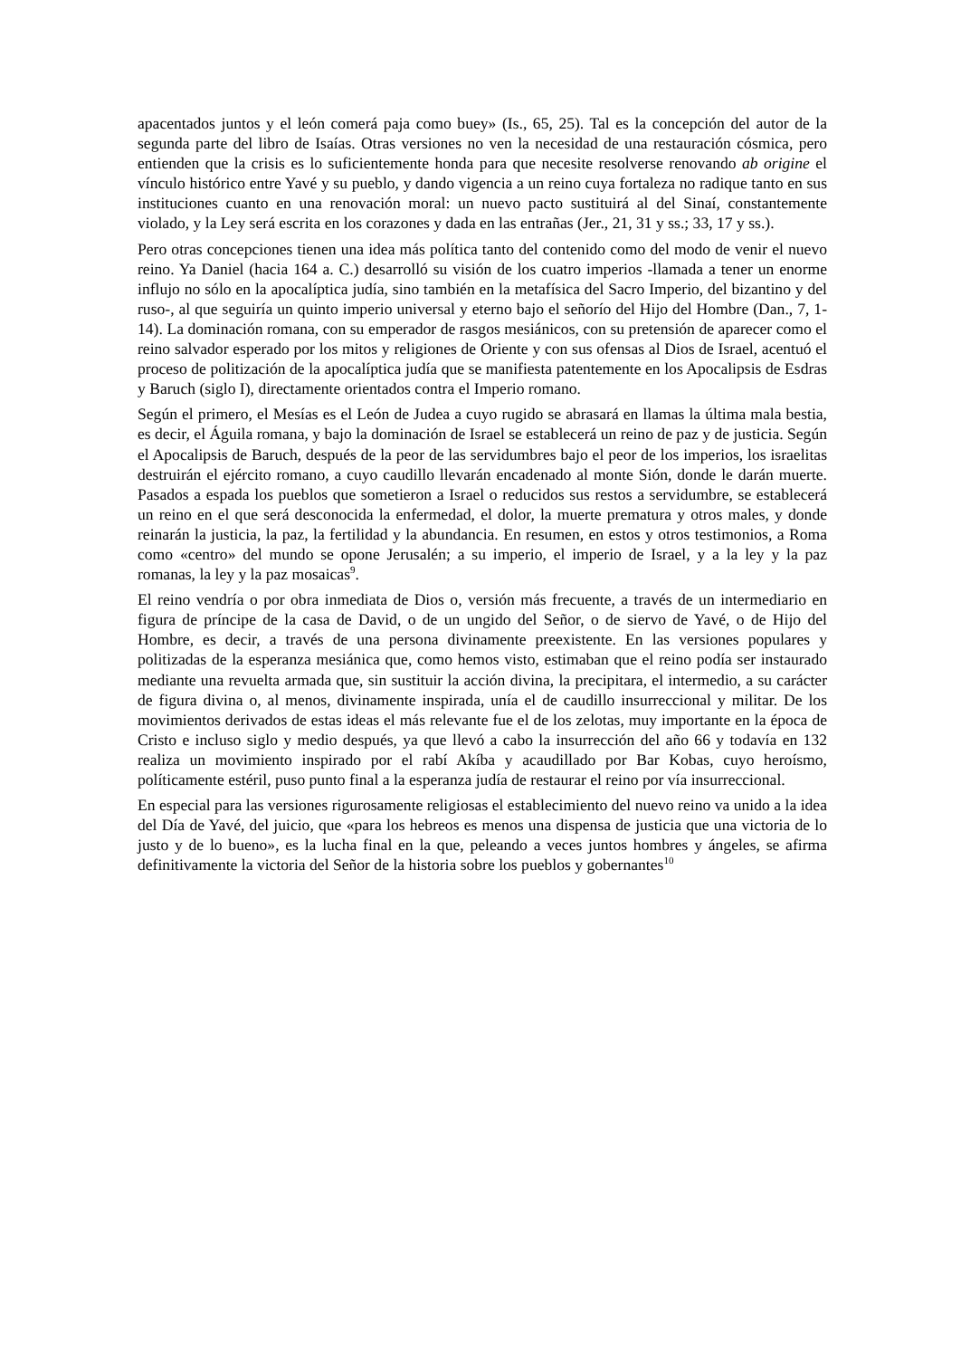apacentados juntos y el león comerá paja como buey» (Is., 65, 25). Tal es la concepción del autor de la segunda parte del libro de Isaías. Otras versiones no ven la necesidad de una restauración cósmica, pero entienden que la crisis es lo suficientemente honda para que necesite resolverse renovando ab origine el vínculo histórico entre Yavé y su pueblo, y dando vigencia a un reino cuya fortaleza no radique tanto en sus instituciones cuanto en una renovación moral: un nuevo pacto sustituirá al del Sinaí, constantemente violado, y la Ley será escrita en los corazones y dada en las entrañas (Jer., 21, 31 y ss.; 33, 17 y ss.).
Pero otras concepciones tienen una idea más política tanto del contenido como del modo de venir el nuevo reino. Ya Daniel (hacia 164 a. C.) desarrolló su visión de los cuatro imperios -llamada a tener un enorme influjo no sólo en la apocalíptica judía, sino también en la metafísica del Sacro Imperio, del bizantino y del ruso-, al que seguiría un quinto imperio universal y eterno bajo el señorío del Hijo del Hombre (Dan., 7, 1-14). La dominación romana, con su emperador de rasgos mesiánicos, con su pretensión de aparecer como el reino salvador esperado por los mitos y religiones de Oriente y con sus ofensas al Dios de Israel, acentuó el proceso de politización de la apocalíptica judía que se manifiesta patentemente en los Apocalipsis de Esdras y Baruch (siglo I), directamente orientados contra el Imperio romano.
Según el primero, el Mesías es el León de Judea a cuyo rugido se abrasará en llamas la última mala bestia, es decir, el Águila romana, y bajo la dominación de Israel se establecerá un reino de paz y de justicia. Según el Apocalipsis de Baruch, después de la peor de las servidumbres bajo el peor de los imperios, los israelitas destruirán el ejército romano, a cuyo caudillo llevarán encadenado al monte Sión, donde le darán muerte. Pasados a espada los pueblos que sometieron a Israel o reducidos sus restos a servidumbre, se establecerá un reino en el que será desconocida la enfermedad, el dolor, la muerte prematura y otros males, y donde reinarán la justicia, la paz, la fertilidad y la abundancia. En resumen, en estos y otros testimonios, a Roma como «centro» del mundo se opone Jerusalén; a su imperio, el imperio de Israel, y a la ley y la paz romanas, la ley y la paz mosaicas<sup>9</sup>.
El reino vendría o por obra inmediata de Dios o, versión más frecuente, a través de un intermediario en figura de príncipe de la casa de David, o de un ungido del Señor, o de siervo de Yavé, o de Hijo del Hombre, es decir, a través de una persona divinamente preexistente. En las versiones populares y politizadas de la esperanza mesiánica que, como hemos visto, estimaban que el reino podía ser instaurado mediante una revuelta armada que, sin sustituir la acción divina, la precipitara, el intermedio, a su carácter de figura divina o, al menos, divinamente inspirada, unía el de caudillo insurreccional y militar. De los movimientos derivados de estas ideas el más relevante fue el de los zelotas, muy importante en la época de Cristo e incluso siglo y medio después, ya que llevó a cabo la insurrección del año 66 y todavía en 132 realiza un movimiento inspirado por el rabí Akíba y acaudillado por Bar Kobas, cuyo heroísmo, políticamente estéril, puso punto final a la esperanza judía de restaurar el reino por vía insurreccional.
En especial para las versiones rigurosamente religiosas el establecimiento del nuevo reino va unido a la idea del Día de Yavé, del juicio, que «para los hebreos es menos una dispensa de justicia que una victoria de lo justo y de lo bueno», es la lucha final en la que, peleando a veces juntos hombres y ángeles, se afirma definitivamente la victoria del Señor de la historia sobre los pueblos y gobernantes<sup>10</sup>